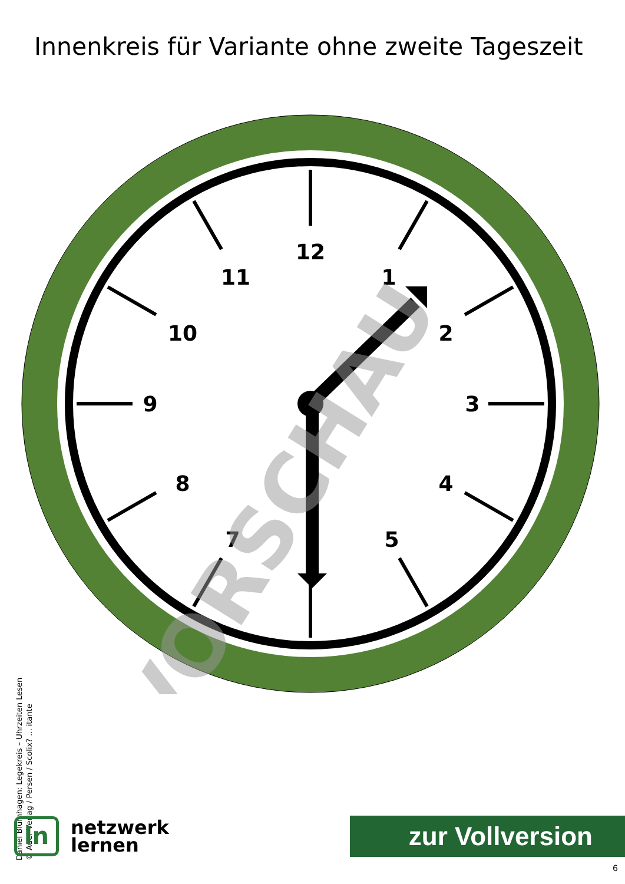Innenkreis für Variante ohne zweite Tageszeit
12
1
2
3
4
5
7
8
9
10
11
VORSCHAU
Daniel Blumhagen: Legekreis – Uhrzeiten Lesen
© Auer Verlag / Persen / Scolix? ... itante
ln
netzwerk
lernen
zur Vollversion
6